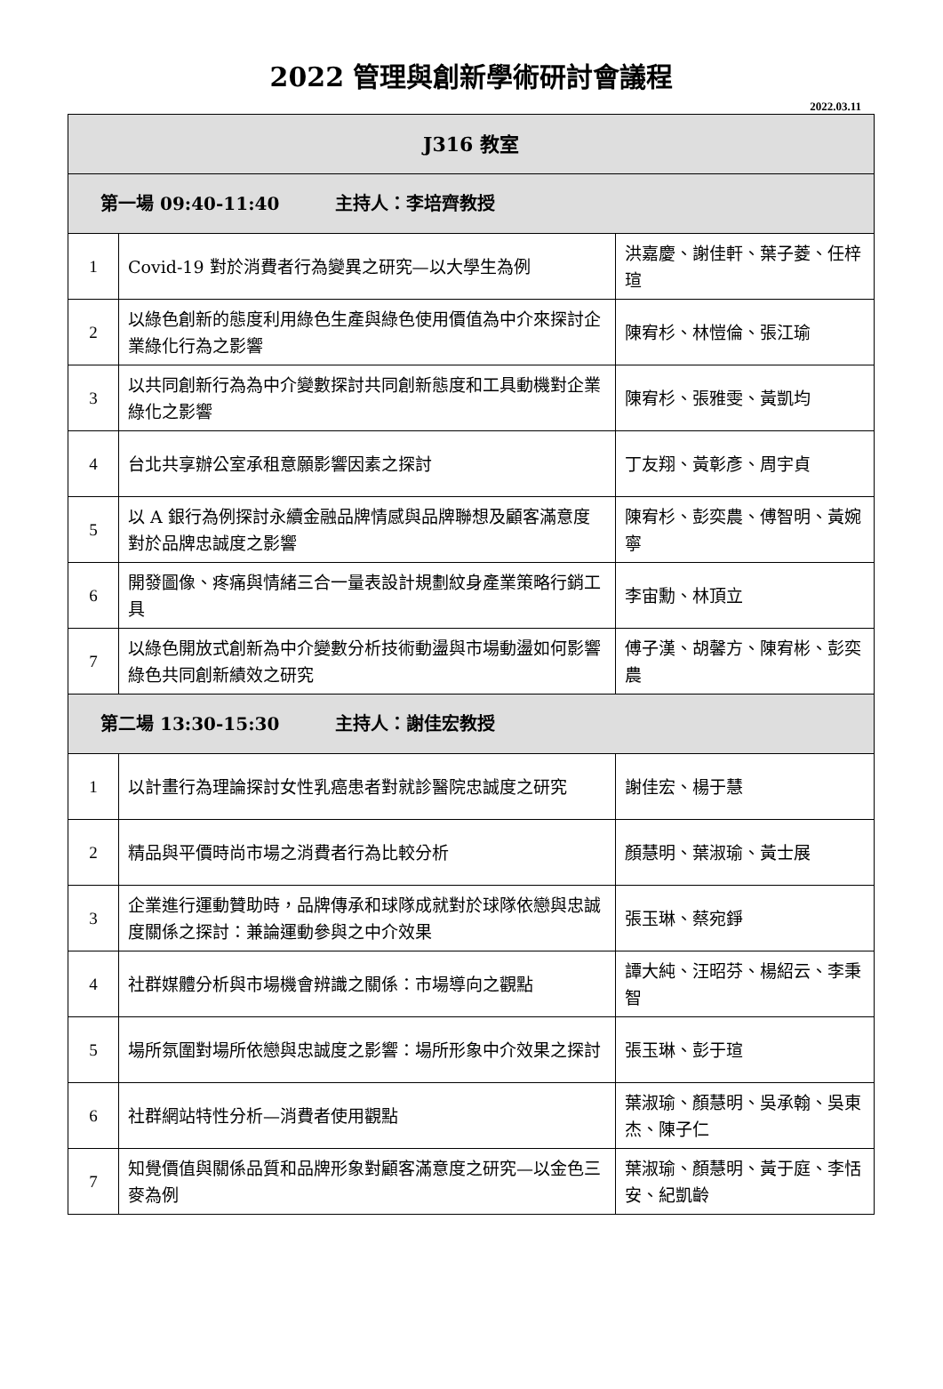2022 管理與創新學術研討會議程
2022.03.11
| J316 教室 | | |
| 第一場 09:40-11:40 主持人：李培齊教授 | | |
| 1 | Covid-19 對於消費者行為變異之研究—以大學生為例 | 洪嘉慶、謝佳軒、葉子菱、任梓瑄 |
| 2 | 以綠色創新的態度利用綠色生產與綠色使用價值為中介來探討企業綠化行為之影響 | 陳宥杉、林愷倫、張江瑜 |
| 3 | 以共同創新行為為中介變數探討共同創新態度和工具動機對企業綠化之影響 | 陳宥杉、張雅雯、黃凱均 |
| 4 | 台北共享辦公室承租意願影響因素之探討 | 丁友翔、黃彰彥、周宇貞 |
| 5 | 以 A 銀行為例探討永續金融品牌情感與品牌聯想及顧客滿意度對於品牌忠誠度之影響 | 陳宥杉、彭奕農、傅智明、黃婉寧 |
| 6 | 開發圖像、疼痛與情緒三合一量表設計規劃紋身產業策略行銷工具 | 李宙勳、林頂立 |
| 7 | 以綠色開放式創新為中介變數分析技術動盪與市場動盪如何影響綠色共同創新績效之研究 | 傅子漢、胡馨方、陳宥彬、彭奕農 |
| 第二場 13:30-15:30 主持人：謝佳宏教授 | | |
| 1 | 以計畫行為理論探討女性乳癌患者對就診醫院忠誠度之研究 | 謝佳宏、楊于慧 |
| 2 | 精品與平價時尚市場之消費者行為比較分析 | 顏慧明、葉淑瑜、黃士展 |
| 3 | 企業進行運動贊助時，品牌傳承和球隊成就對於球隊依戀與忠誠度關係之探討：兼論運動參與之中介效果 | 張玉琳、蔡宛錚 |
| 4 | 社群媒體分析與市場機會辨識之關係：市場導向之觀點 | 譚大純、汪昭芬、楊紹云、李秉智 |
| 5 | 場所氛圍對場所依戀與忠誠度之影響：場所形象中介效果之探討 | 張玉琳、彭于瑄 |
| 6 | 社群網站特性分析—消費者使用觀點 | 葉淑瑜、顏慧明、吳承翰、吳東杰、陳子仁 |
| 7 | 知覺價值與關係品質和品牌形象對顧客滿意度之研究—以金色三麥為例 | 葉淑瑜、顏慧明、黃于庭、李恬安、紀凱齡 |